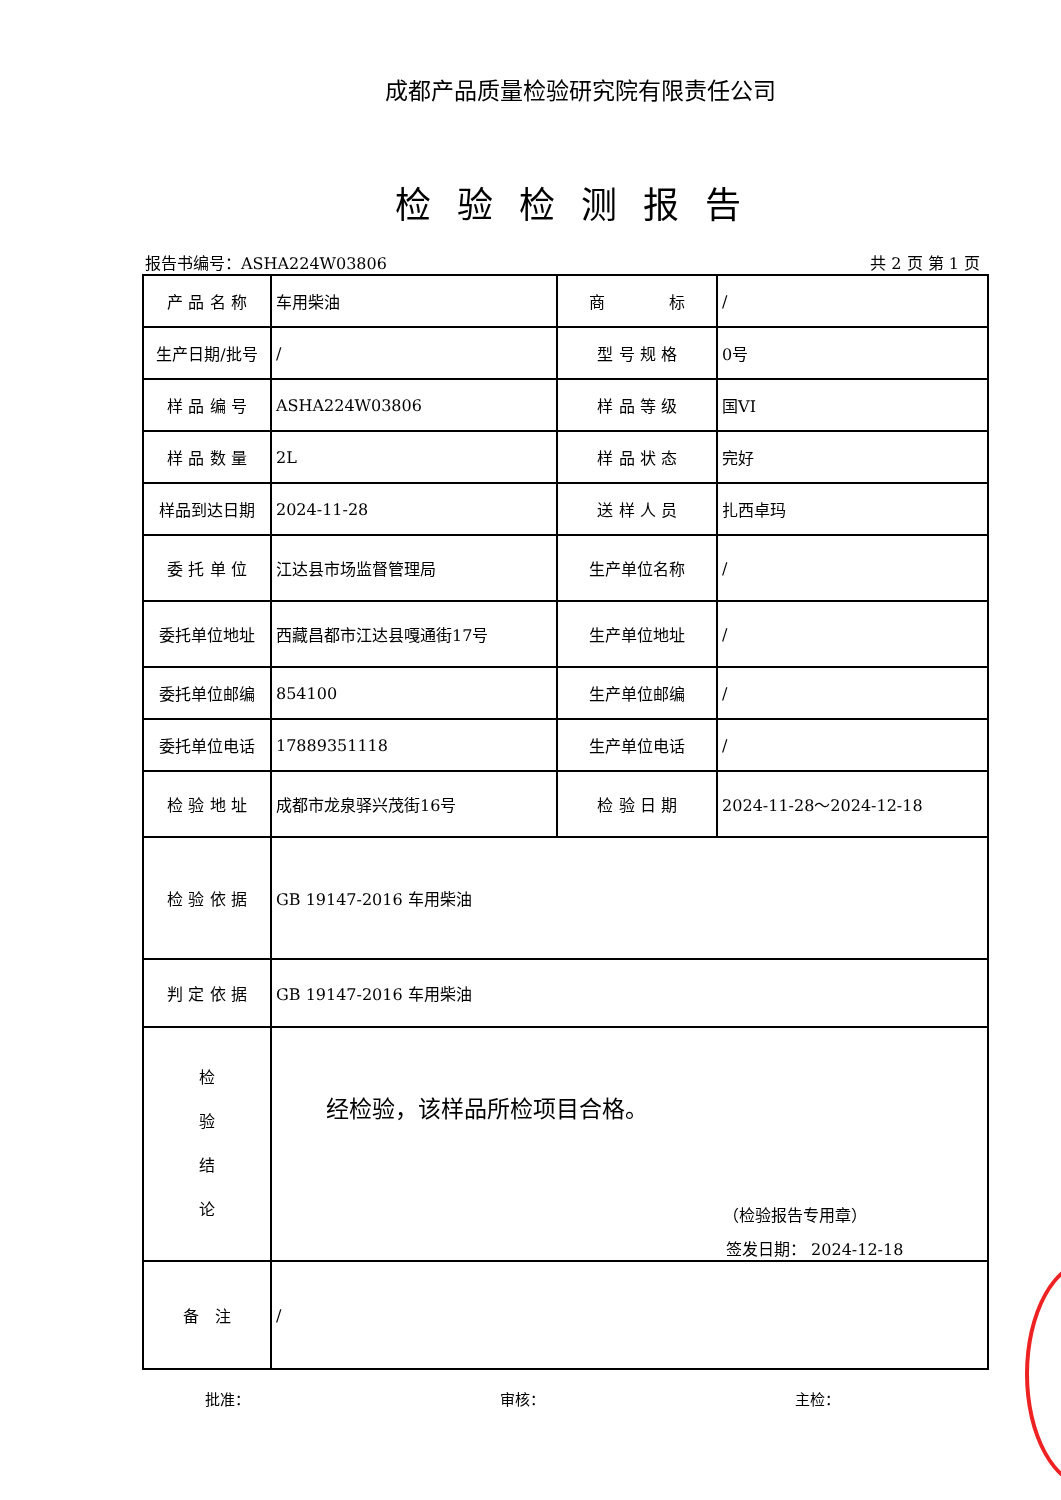成都产品质量检验研究院有限责任公司
检验检测报告
报告书编号：ASHA224W03806 共 2 页 第 1 页
| 产 品 名 称 | 车用柴油 | 商 标 | / |
| 生产日期/批号 | / | 型 号 规 格 | 0号 |
| 样 品 编 号 | ASHA224W03806 | 样 品 等 级 | 国VI |
| 样 品 数 量 | 2L | 样 品 状 态 | 完好 |
| 样品到达日期 | 2024-11-28 | 送 样 人 员 | 扎西卓玛 |
| 委 托 单 位 | 江达县市场监督管理局 | 生产单位名称 | / |
| 委托单位地址 | 西藏昌都市江达县嘎通街17号 | 生产单位地址 | / |
| 委托单位邮编 | 854100 | 生产单位邮编 | / |
| 委托单位电话 | 17889351118 | 生产单位电话 | / |
| 检 验 地 址 | 成都市龙泉驿兴茂街16号 | 检 验 日 期 | 2024-11-28～2024-12-18 |
| 检 验 依 据 | GB 19147-2016 车用柴油 | | |
| 判 定 依 据 | GB 19147-2016 车用柴油 | | |
| 检 验 结 论 | 经检验，该样品所检项目合格。 （检验报告专用章） 签发日期： 2024-12-18 | | |
| 备 注 | / | | |
批准： 审核： 主检：